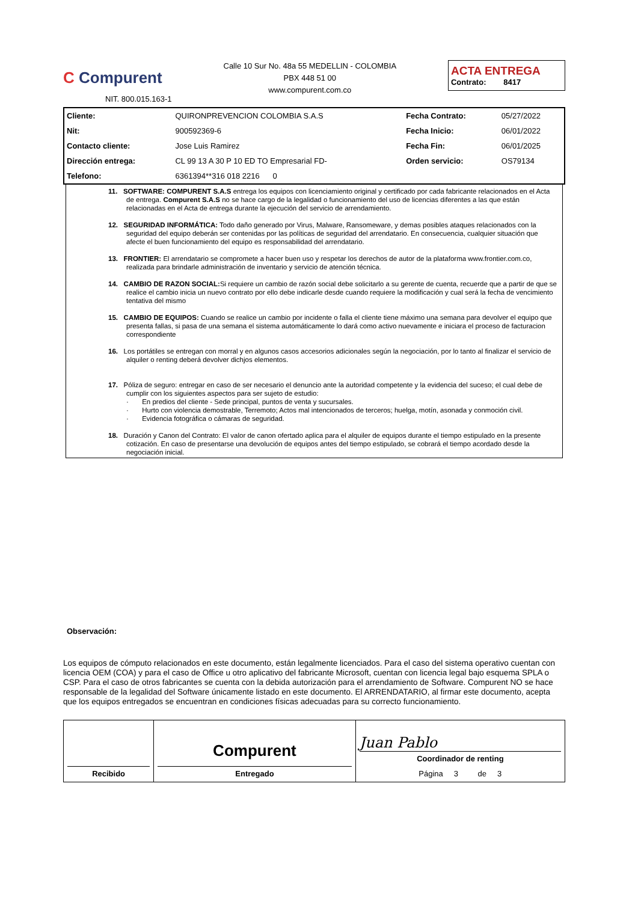C Compurent
NIT. 800.015.163-1
Calle 10 Sur No. 48a 55 MEDELLIN - COLOMBIA
PBX 448 51 00
www.compurent.com.co
ACTA ENTREGA
Contrato: 8417
| Cliente: | QUIRONPREVENCION COLOMBIA S.A.S | Fecha Contrato: | 05/27/2022 |
| Nit: | 900592369-6 | Fecha Inicio: | 06/01/2022 |
| Contacto cliente: | Jose Luis Ramirez | Fecha Fin: | 06/01/2025 |
| Dirección entrega: | CL 99 13 A 30 P 10 ED TO Empresarial FD- | Orden servicio: | OS79134 |
| Telefono: | 6361394**316 018 2216 0 | | |
11. SOFTWARE: COMPURENT S.A.S entrega los equipos con licenciamiento original y certificado por cada fabricante relacionados en el Acta de entrega. Compurent S.A.S no se hace cargo de la legalidad o funcionamiento del uso de licencias diferentes a las que están relacionadas en el Acta de entrega durante la ejecución del servicio de arrendamiento.
12. SEGURIDAD INFORMÁTICA: Todo daño generado por Virus, Malware, Ransomeware, y demas posibles ataques relacionados con la seguridad del equipo deberán ser contenidas por las políticas de seguridad del arrendatario. En consecuencia, cualquier situación que afecte el buen funcionamiento del equipo es responsabilidad del arrendatario.
13. FRONTIER: El arrendatario se compromete a hacer buen uso y respetar los derechos de autor de la plataforma www.frontier.com.co, realizada para brindarle administración de inventario y servicio de atención técnica.
14. CAMBIO DE RAZON SOCIAL: Si requiere un cambio de razón social debe solicitarlo a su gerente de cuenta, recuerde que a partir de que se realice el cambio inicia un nuevo contrato por ello debe indicarle desde cuando requiere la modificación y cual será la fecha de vencimiento tentativa del mismo
15. CAMBIO DE EQUIPOS: Cuando se realice un cambio por incidente o falla el cliente tiene máximo una semana para devolver el equipo que presenta fallas, si pasa de una semana el sistema automáticamente lo dará como activo nuevamente e iniciara el proceso de facturacion correspondiente
16. Los portátiles se entregan con morral y en algunos casos accesorios adicionales según la negociación, por lo tanto al finalizar el servicio de alquiler o renting deberá devolver dichjos elementos.
17. Póliza de seguro: entregar en caso de ser necesario el denuncio ante la autoridad competente y la evidencia del suceso; el cual debe de cumplir con los siguientes aspectos para ser sujeto de estudio:
· En predios del cliente - Sede principal, puntos de venta y sucursales.
· Hurto con violencia demostrable, Terremoto; Actos mal intencionados de terceros; huelga, motín, asonada y conmoción civil.
· Evidencia fotográfica o cámaras de seguridad.
18. Duración y Canon del Contrato: El valor de canon ofertado aplica para el alquiler de equipos durante el tiempo estipulado en la presente cotización. En caso de presentarse una devolución de equipos antes del tiempo estipulado, se cobrará el tiempo acordado desde la negociación inicial.
Observación:
Los equipos de cómputo relacionados en este documento, están legalmente licenciados. Para el caso del sistema operativo cuentan con licencia OEM (COA) y para el caso de Office u otro aplicativo del fabricante Microsoft, cuentan con licencia legal bajo esquema SPLA o CSP. Para el caso de otros fabricantes se cuenta con la debida autorización para el arrendamiento de Software. Compurent NO se hace responsable de la legalidad del Software únicamente listado en este documento. El ARRENDATARIO, al firmar este documento, acepta que los equipos entregados se encuentran en condiciones físicas adecuadas para su correcto funcionamiento.
| Recibido | Compurent Entregado | Juan Pablo Coordinador de renting Página 3 de 3 |